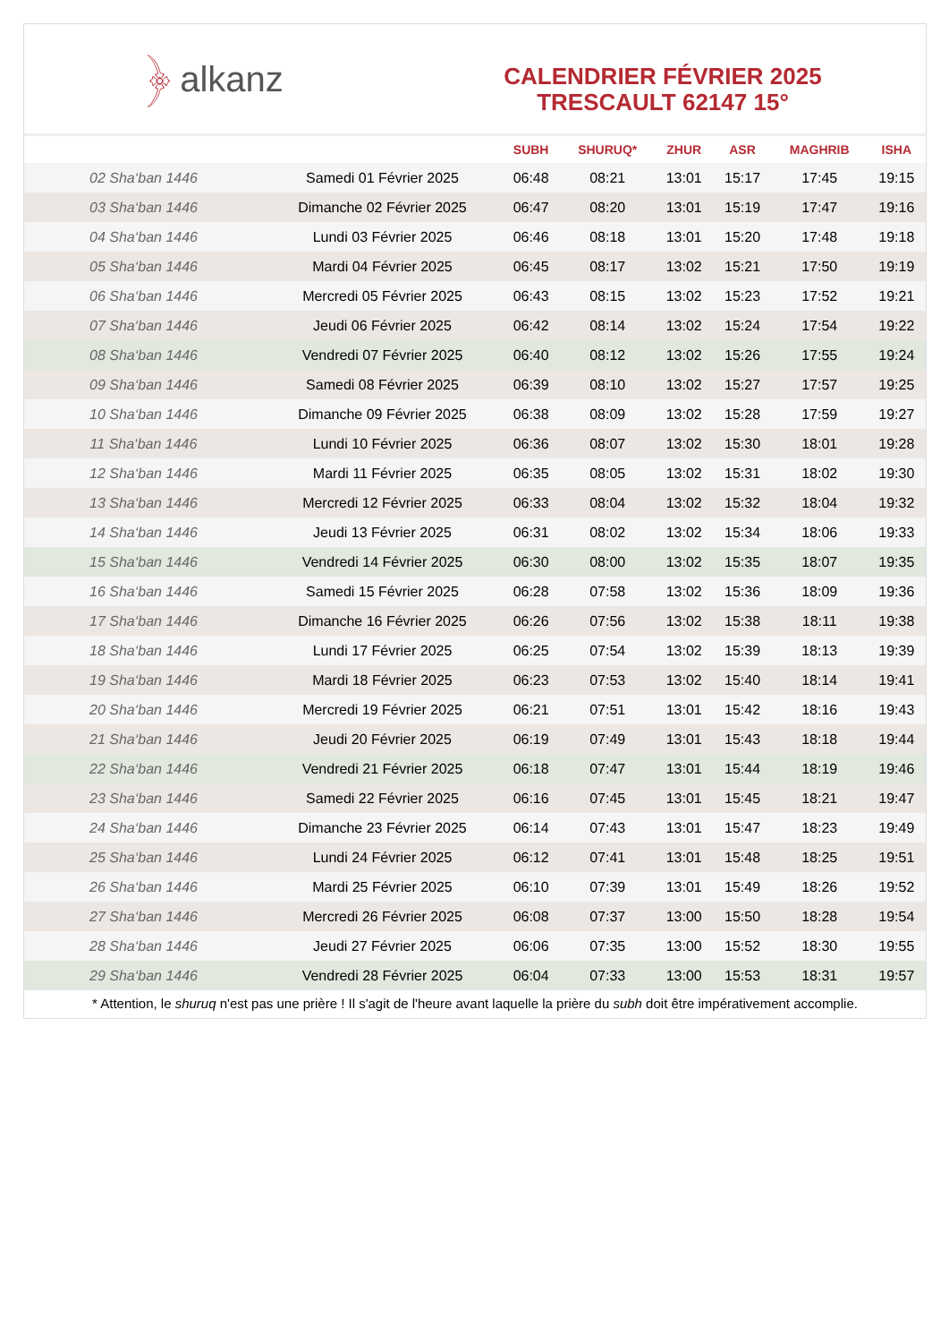﴿ alkanz
CALENDRIER FÉVRIER 2025
TRESCAULT 62147 15°
| | | SUBH | SHURUQ* | ZHUR | ASR | MAGHRIB | ISHA |
| --- | --- | --- | --- | --- | --- | --- | --- |
| 02 Sha‘ban 1446 | Samedi 01 Février 2025 | 06:48 | 08:21 | 13:01 | 15:17 | 17:45 | 19:15 |
| 03 Sha‘ban 1446 | Dimanche 02 Février 2025 | 06:47 | 08:20 | 13:01 | 15:19 | 17:47 | 19:16 |
| 04 Sha‘ban 1446 | Lundi 03 Février 2025 | 06:46 | 08:18 | 13:01 | 15:20 | 17:48 | 19:18 |
| 05 Sha‘ban 1446 | Mardi 04 Février 2025 | 06:45 | 08:17 | 13:02 | 15:21 | 17:50 | 19:19 |
| 06 Sha‘ban 1446 | Mercredi 05 Février 2025 | 06:43 | 08:15 | 13:02 | 15:23 | 17:52 | 19:21 |
| 07 Sha‘ban 1446 | Jeudi 06 Février 2025 | 06:42 | 08:14 | 13:02 | 15:24 | 17:54 | 19:22 |
| 08 Sha‘ban 1446 | Vendredi 07 Février 2025 | 06:40 | 08:12 | 13:02 | 15:26 | 17:55 | 19:24 |
| 09 Sha‘ban 1446 | Samedi 08 Février 2025 | 06:39 | 08:10 | 13:02 | 15:27 | 17:57 | 19:25 |
| 10 Sha‘ban 1446 | Dimanche 09 Février 2025 | 06:38 | 08:09 | 13:02 | 15:28 | 17:59 | 19:27 |
| 11 Sha‘ban 1446 | Lundi 10 Février 2025 | 06:36 | 08:07 | 13:02 | 15:30 | 18:01 | 19:28 |
| 12 Sha‘ban 1446 | Mardi 11 Février 2025 | 06:35 | 08:05 | 13:02 | 15:31 | 18:02 | 19:30 |
| 13 Sha‘ban 1446 | Mercredi 12 Février 2025 | 06:33 | 08:04 | 13:02 | 15:32 | 18:04 | 19:32 |
| 14 Sha‘ban 1446 | Jeudi 13 Février 2025 | 06:31 | 08:02 | 13:02 | 15:34 | 18:06 | 19:33 |
| 15 Sha‘ban 1446 | Vendredi 14 Février 2025 | 06:30 | 08:00 | 13:02 | 15:35 | 18:07 | 19:35 |
| 16 Sha‘ban 1446 | Samedi 15 Février 2025 | 06:28 | 07:58 | 13:02 | 15:36 | 18:09 | 19:36 |
| 17 Sha‘ban 1446 | Dimanche 16 Février 2025 | 06:26 | 07:56 | 13:02 | 15:38 | 18:11 | 19:38 |
| 18 Sha‘ban 1446 | Lundi 17 Février 2025 | 06:25 | 07:54 | 13:02 | 15:39 | 18:13 | 19:39 |
| 19 Sha‘ban 1446 | Mardi 18 Février 2025 | 06:23 | 07:53 | 13:02 | 15:40 | 18:14 | 19:41 |
| 20 Sha‘ban 1446 | Mercredi 19 Février 2025 | 06:21 | 07:51 | 13:01 | 15:42 | 18:16 | 19:43 |
| 21 Sha‘ban 1446 | Jeudi 20 Février 2025 | 06:19 | 07:49 | 13:01 | 15:43 | 18:18 | 19:44 |
| 22 Sha‘ban 1446 | Vendredi 21 Février 2025 | 06:18 | 07:47 | 13:01 | 15:44 | 18:19 | 19:46 |
| 23 Sha‘ban 1446 | Samedi 22 Février 2025 | 06:16 | 07:45 | 13:01 | 15:45 | 18:21 | 19:47 |
| 24 Sha‘ban 1446 | Dimanche 23 Février 2025 | 06:14 | 07:43 | 13:01 | 15:47 | 18:23 | 19:49 |
| 25 Sha‘ban 1446 | Lundi 24 Février 2025 | 06:12 | 07:41 | 13:01 | 15:48 | 18:25 | 19:51 |
| 26 Sha‘ban 1446 | Mardi 25 Février 2025 | 06:10 | 07:39 | 13:01 | 15:49 | 18:26 | 19:52 |
| 27 Sha‘ban 1446 | Mercredi 26 Février 2025 | 06:08 | 07:37 | 13:00 | 15:50 | 18:28 | 19:54 |
| 28 Sha‘ban 1446 | Jeudi 27 Février 2025 | 06:06 | 07:35 | 13:00 | 15:52 | 18:30 | 19:55 |
| 29 Sha‘ban 1446 | Vendredi 28 Février 2025 | 06:04 | 07:33 | 13:00 | 15:53 | 18:31 | 19:57 |
* Attention, le shuruq n'est pas une prière ! Il s'agit de l'heure avant laquelle la prière du subh doit être impérativement accomplie.